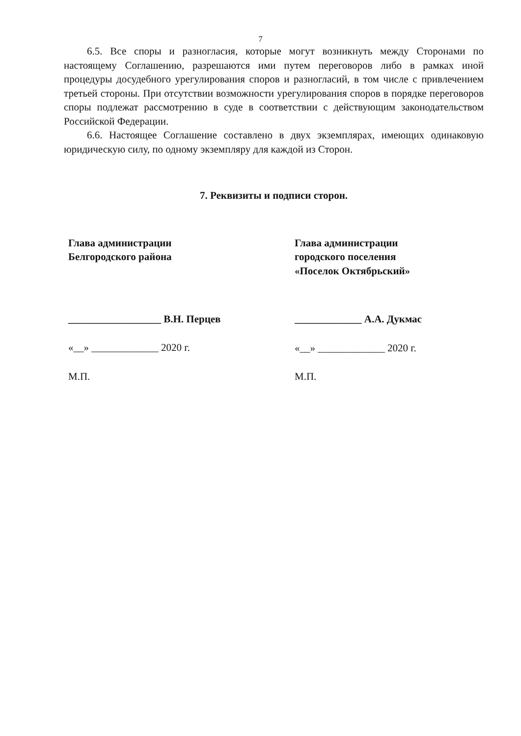7
6.5. Все споры и разногласия, которые могут возникнуть между Сторонами по настоящему Соглашению, разрешаются ими путем переговоров либо в рамках иной процедуры досудебного урегулирования споров и разногласий, в том числе с привлечением третьей стороны. При отсутствии возможности урегулирования споров в порядке переговоров споры подлежат рассмотрению в суде в соответствии с действующим законодательством Российской Федерации.
6.6. Настоящее Соглашение составлено в двух экземплярах, имеющих одинаковую юридическую силу, по одному экземпляру для каждой из Сторон.
7. Реквизиты и подписи сторон.
Глава администрации
Белгородского района
__________________ В.Н. Перцев
«__» _____________ 2020 г.
М.П.
Глава администрации
городского поселения
«Поселок Октябрьский»
_____________ А.А. Дукмас
«__» _____________ 2020 г.
М.П.